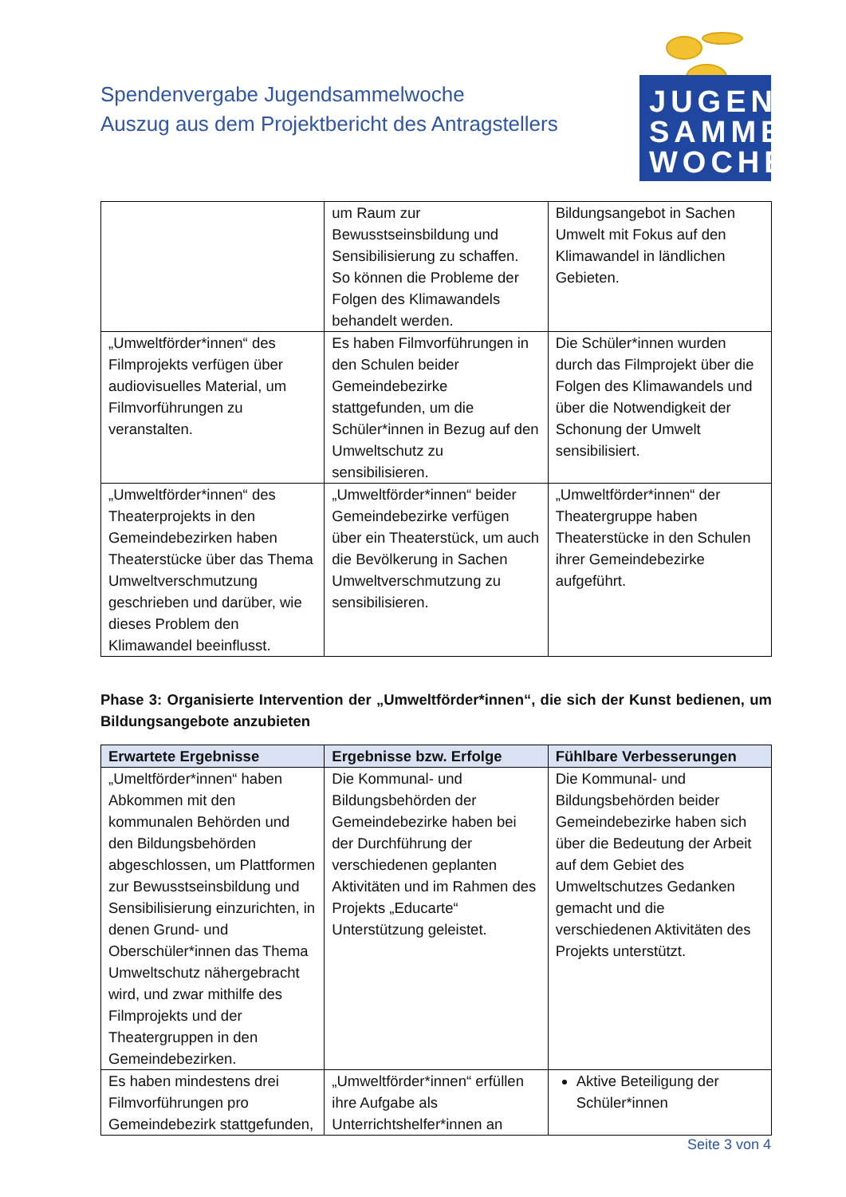Spendenvergabe Jugendsammelwoche
Auszug aus dem Projektbericht des Antragstellers
JUGEND
SAMMEL
WOCHE
| | um Raum zur Bewusstseinsbildung und Sensibilisierung zu schaffen. So können die Probleme der Folgen des Klimawandels behandelt werden. | Bildungsangebot in Sachen Umwelt mit Fokus auf den Klimawandel in ländlichen Gebieten. |
| „Umweltförder*innen“ des Filmprojekts verfügen über audiovisuelles Material, um Filmvorführungen zu veranstalten. | Es haben Filmvorführungen in den Schulen beider Gemeindebezirke stattgefunden, um die Schüler*innen in Bezug auf den Umweltschutz zu sensibilisieren. | Die Schüler*innen wurden durch das Filmprojekt über die Folgen des Klimawandels und über die Notwendigkeit der Schonung der Umwelt sensibilisiert. |
| „Umweltförder*innen“ des Theaterprojekts in den Gemeindebezirken haben Theaterstücke über das Thema Umweltverschmutzung geschrieben und darüber, wie dieses Problem den Klimawandel beeinflusst. | „Umweltförder*innen“ beider Gemeindebezirke verfügen über ein Theaterstück, um auch die Bevölkerung in Sachen Umweltverschmutzung zu sensibilisieren. | „Umweltförder*innen“ der Theatergruppe haben Theaterstücke in den Schulen ihrer Gemeindebezirke aufgeführt. |
Phase 3: Organisierte Intervention der „Umweltförder*innen“, die sich der Kunst bedienen, um Bildungsangebote anzubieten
| Erwartete Ergebnisse | Ergebnisse bzw. Erfolge | Fühlbare Verbesserungen |
| --- | --- | --- |
| „Umeltförder*innen“ haben Abkommen mit den kommunalen Behörden und den Bildungsbehörden abgeschlossen, um Plattformen zur Bewusstseinsbildung und Sensibilisierung einzurichten, in denen Grund- und Oberschüler*innen das Thema Umweltschutz nähergebracht wird, und zwar mithilfe des Filmprojekts und der Theatergruppen in den Gemeindebezirken. | Die Kommunal- und Bildungsbehörden der Gemeindebezirke haben bei der Durchführung der verschiedenen geplanten Aktivitäten und im Rahmen des Projekts „Educarte“ Unterstützung geleistet. | Die Kommunal- und Bildungsbehörden beider Gemeindebezirke haben sich über die Bedeutung der Arbeit auf dem Gebiet des Umweltschutzes Gedanken gemacht und die verschiedenen Aktivitäten des Projekts unterstützt. |
| Es haben mindestens drei Filmvorführungen pro Gemeindebezirk stattgefunden, | „Umweltförder*innen“ erfüllen ihre Aufgabe als Unterrichtshelfer*innen an | Aktive Beteiligung der Schüler*innen |
Seite 3 von 4